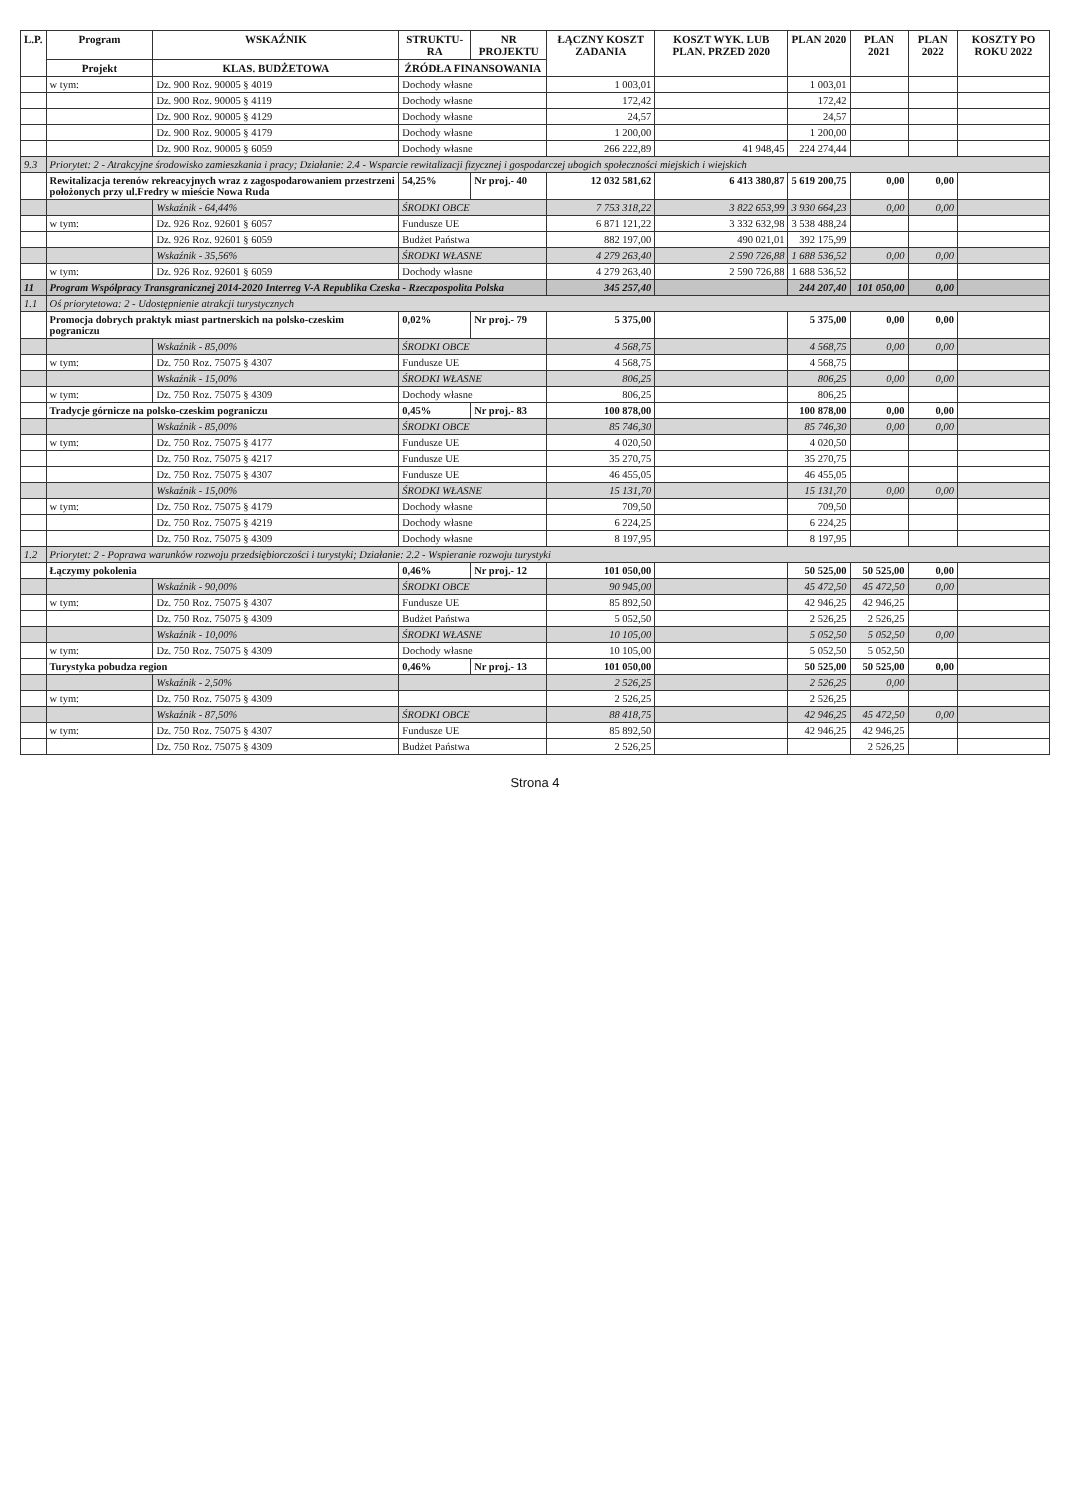| L.P. | Program | WSKAŹNIK | STRUKTU-RA | NR PROJEKTU | ŁĄCZNY KOSZT ZADANIA | KOSZT WYK. LUB PLAN. PRZED 2020 | PLAN 2020 | PLAN 2021 | PLAN 2022 | KOSZTY PO ROKU 2022 |
| --- | --- | --- | --- | --- | --- | --- | --- | --- | --- | --- |
| | Projekt | KLAS. BUDŻETOWA | ŹRÓDŁA FINANSOWANIA | | | | | | | |
| | w tym: | Dz. 900 Roz. 90005 § 4019 | Dochody własne | | 1 003,01 | | 1 003,01 | | | |
| | | Dz. 900 Roz. 90005 § 4119 | Dochody własne | | 172,42 | | 172,42 | | | |
| | | Dz. 900 Roz. 90005 § 4129 | Dochody własne | | 24,57 | | 24,57 | | | |
| | | Dz. 900 Roz. 90005 § 4179 | Dochody własne | | 1 200,00 | | 1 200,00 | | | |
| | | Dz. 900 Roz. 90005 § 6059 | Dochody własne | | 266 222,89 | 41 948,45 | 224 274,44 | | | |
| 9.3 | Priorytet: 2 - Atrakcyjne środowisko zamieszkania i pracy; Działanie: 2.4 - Wsparcie rewitalizacji fizycznej i gospodarczej ubogich społeczności miejskich i wiejskich | | | | | | | | | |
| | Rewitalizacja terenów rekreacyjnych wraz z zagospodarowaniem przestrzeni położonych przy ul.Fredry w mieście Nowa Ruda | | 54,25% | Nr proj.- 40 | 12 032 581,62 | 6 413 380,87 | 5 619 200,75 | 0,00 | 0,00 | |
| | | Wskaźnik - 64,44% | ŚRODKI OBCE | | 7 753 318,22 | 3 822 653,99 | 3 930 664,23 | 0,00 | 0,00 | |
| | w tym: | Dz. 926 Roz. 92601 § 6057 | Fundusze UE | | 6 871 121,22 | 3 332 632,98 | 3 538 488,24 | | | |
| | | Dz. 926 Roz. 92601 § 6059 | Budżet Państwa | | 882 197,00 | 490 021,01 | 392 175,99 | | | |
| | | Wskaźnik - 35,56% | ŚRODKI WŁASNE | | 4 279 263,40 | 2 590 726,88 | 1 688 536,52 | 0,00 | 0,00 | |
| | w tym: | Dz. 926 Roz. 92601 § 6059 | Dochody własne | | 4 279 263,40 | 2 590 726,88 | 1 688 536,52 | | | |
| 11 | Program Współpracy Transgranicznej 2014-2020 Interreg V-A Republika Czeska - Rzeczpospolita Polska | | | | 345 257,40 | | 244 207,40 | 101 050,00 | 0,00 | |
| 1.1 | Oś priorytetowa: 2 - Udostępnienie atrakcji turystycznych | | | | | | | | | |
| | Promocja dobrych praktyk miast partnerskich na polsko-czeskim pograniczu | | 0,02% | Nr proj.- 79 | 5 375,00 | | 5 375,00 | 0,00 | 0,00 | |
| | | Wskaźnik - 85,00% | ŚRODKI OBCE | | 4 568,75 | | 4 568,75 | 0,00 | 0,00 | |
| | w tym: | Dz. 750 Roz. 75075 § 4307 | Fundusze UE | | 4 568,75 | | 4 568,75 | | | |
| | | Wskaźnik - 15,00% | ŚRODKI WŁASNE | | 806,25 | | 806,25 | 0,00 | 0,00 | |
| | w tym: | Dz. 750 Roz. 75075 § 4309 | Dochody własne | | 806,25 | | 806,25 | | | |
| | Tradycje górnicze na polsko-czeskim pograniczu | | 0,45% | Nr proj.- 83 | 100 878,00 | | 100 878,00 | 0,00 | 0,00 | |
| | | Wskaźnik - 85,00% | ŚRODKI OBCE | | 85 746,30 | | 85 746,30 | 0,00 | 0,00 | |
| | w tym: | Dz. 750 Roz. 75075 § 4177 | Fundusze UE | | 4 020,50 | | 4 020,50 | | | |
| | | Dz. 750 Roz. 75075 § 4217 | Fundusze UE | | 35 270,75 | | 35 270,75 | | | |
| | | Dz. 750 Roz. 75075 § 4307 | Fundusze UE | | 46 455,05 | | 46 455,05 | | | |
| | | Wskaźnik - 15,00% | ŚRODKI WŁASNE | | 15 131,70 | | 15 131,70 | 0,00 | 0,00 | |
| | w tym: | Dz. 750 Roz. 75075 § 4179 | Dochody własne | | 709,50 | | 709,50 | | | |
| | | Dz. 750 Roz. 75075 § 4219 | Dochody własne | | 6 224,25 | | 6 224,25 | | | |
| | | Dz. 750 Roz. 75075 § 4309 | Dochody własne | | 8 197,95 | | 8 197,95 | | | |
| 1.2 | Priorytet: 2 - Poprawa warunków rozwoju przedsiębiorczości i turystyki; Działanie: 2.2 - Wspieranie rozwoju turystyki | | | | | | | | | |
| | Łączymy pokolenia | | 0,46% | Nr proj.- 12 | 101 050,00 | | 50 525,00 | 50 525,00 | 0,00 | |
| | | Wskaźnik - 90,00% | ŚRODKI OBCE | | 90 945,00 | | 45 472,50 | 45 472,50 | 0,00 | |
| | w tym: | Dz. 750 Roz. 75075 § 4307 | Fundusze UE | | 85 892,50 | | 42 946,25 | 42 946,25 | | |
| | | Dz. 750 Roz. 75075 § 4309 | Budżet Państwa | | 5 052,50 | | 2 526,25 | 2 526,25 | | |
| | | Wskaźnik - 10,00% | ŚRODKI WŁASNE | | 10 105,00 | | 5 052,50 | 5 052,50 | 0,00 | |
| | w tym: | Dz. 750 Roz. 75075 § 4309 | Dochody własne | | 10 105,00 | | 5 052,50 | 5 052,50 | | |
| | Turystyka pobudza region | | 0,46% | Nr proj.- 13 | 101 050,00 | | 50 525,00 | 50 525,00 | 0,00 | |
| | | Wskaźnik - 2,50% | | | 2 526,25 | | 2 526,25 | 0,00 | | |
| | w tym: | Dz. 750 Roz. 75075 § 4309 | | | 2 526,25 | | 2 526,25 | | | |
| | | Wskaźnik - 87,50% | ŚRODKI OBCE | | 88 418,75 | | 42 946,25 | 45 472,50 | 0,00 | |
| | w tym: | Dz. 750 Roz. 75075 § 4307 | Fundusze UE | | 85 892,50 | | 42 946,25 | 42 946,25 | | |
| | | Dz. 750 Roz. 75075 § 4309 | Budżet Państwa | | 2 526,25 | | | 2 526,25 | | |
Strona 4